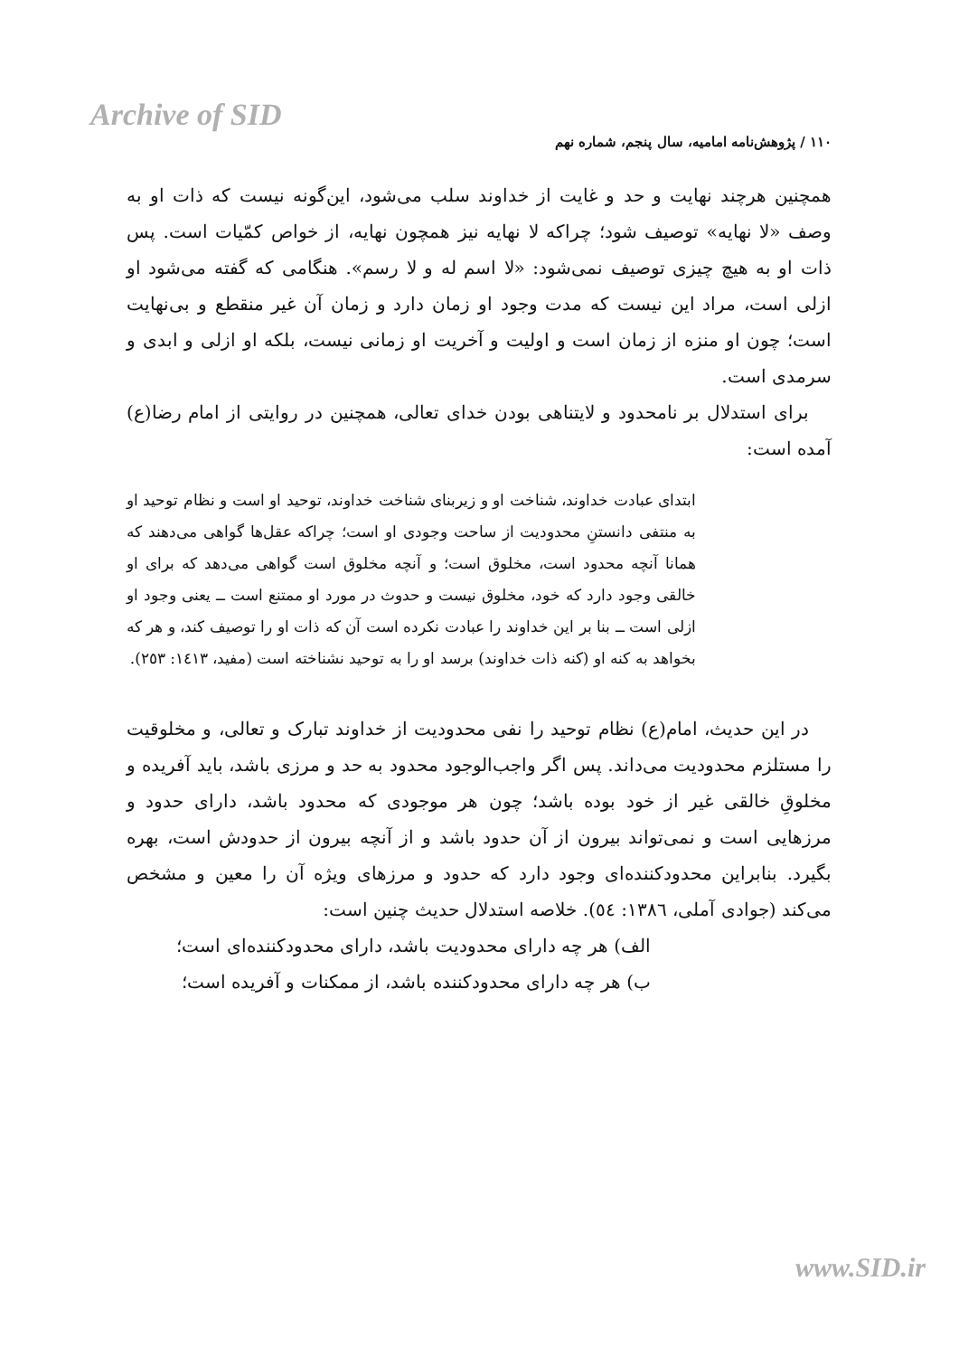Archive of SID
۱۱۰ / پژوهش‌نامه امامیه، سال پنجم، شماره نهم
همچنین هرچند نهایت و حد و غایت از خداوند سلب می‌شود، این‌گونه نیست که ذات او به وصف «لا نهایه» توصیف شود؛ چراکه لا نهایه نیز همچون نهایه، از خواص کمّیات است. پس ذات او به هیچ چیزی توصیف نمی‌شود: «لا اسم له و لا رسم». هنگامی که گفته می‌شود او ازلی است، مراد این نیست که مدت وجود او زمان دارد و زمان آن غیر منقطع و بی‌نهایت است؛ چون او منزه از زمان است و اولیت و آخریت او زمانی نیست، بلکه او ازلی و ابدی و سرمدی است.
برای استدلال بر نامحدود و لایتناهی بودن خدای تعالی، همچنین در روایتی از امام رضا(ع) آمده است:
ابتدای عبادت خداوند، شناخت او و زیربنای شناخت خداوند، توحید او است و نظام توحید او به منتفی دانستنِ محدودیت از ساحت وجودی او است؛ چراکه عقل‌ها گواهی می‌دهند که همانا آنچه محدود است، مخلوق است؛ و آنچه مخلوق است گواهی می‌دهد که برای او خالقی وجود دارد که خود، مخلوق نیست و حدوث در مورد او ممتنع است ــ یعنی وجود او ازلی است ــ بنا بر این خداوند را عبادت نکرده است آن که ذات او را توصیف کند، و هر که بخواهد به کنه او (کنه ذات خداوند) برسد او را به توحید نشناخته است (مفید، ۱٤۱۳: ۲٥۳).
در این حدیث، امام(ع) نظام توحید را نفی محدودیت از خداوند تبارک و تعالی، و مخلوقیت را مستلزم محدودیت می‌داند. پس اگر واجب‌الوجود محدود به حد و مرزی باشد، باید آفریده و مخلوقِ خالقی غیر از خود بوده باشد؛ چون هر موجودی که محدود باشد، دارای حدود و مرزهایی است و نمی‌تواند بیرون از آن حدود باشد و از آنچه بیرون از حدودش است، بهره بگیرد. بنابراین محدودکننده‌ای وجود دارد که حدود و مرزهای ویژه آن را معین و مشخص می‌کند (جوادی آملی، ۱۳۸٦: ٥٤). خلاصه استدلال حدیث چنین است:
الف) هر چه دارای محدودیت باشد، دارای محدودکننده‌ای است؛
ب) هر چه دارای محدودکننده باشد، از ممکنات و آفریده است؛
www.SID.ir